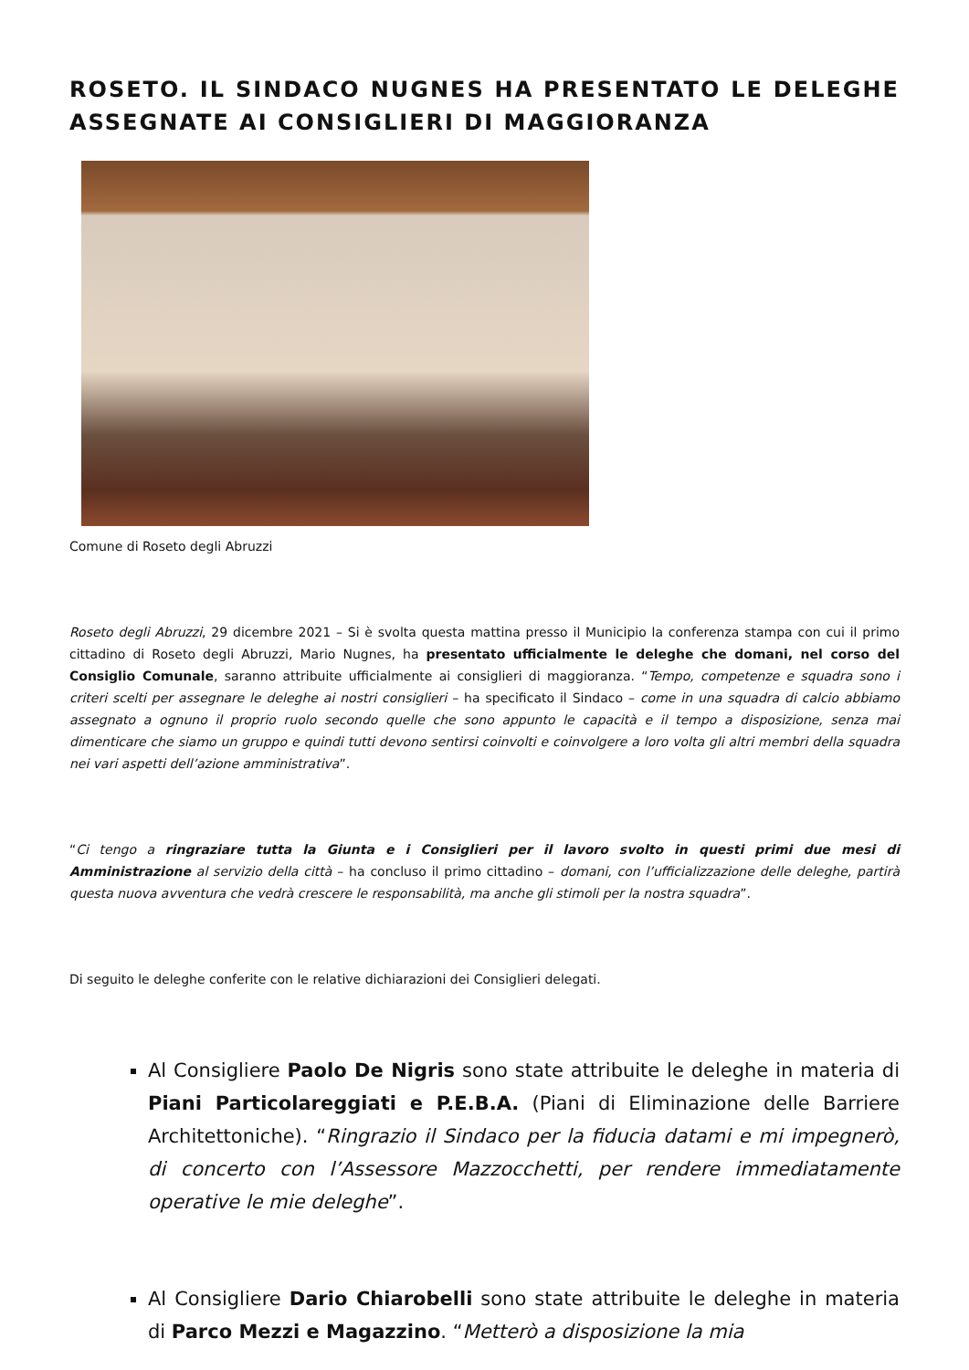ROSETO. IL SINDACO NUGNES HA PRESENTATO LE DELEGHE ASSEGNATE AI CONSIGLIERI DI MAGGIORANZA
Comune di Roseto degli Abruzzi
Roseto degli Abruzzi, 29 dicembre 2021 – Si è svolta questa mattina presso il Municipio la conferenza stampa con cui il primo cittadino di Roseto degli Abruzzi, Mario Nugnes, ha presentato ufficialmente le deleghe che domani, nel corso del Consiglio Comunale, saranno attribuite ufficialmente ai consiglieri di maggioranza. “Tempo, competenze e squadra sono i criteri scelti per assegnare le deleghe ai nostri consiglieri – ha specificato il Sindaco – come in una squadra di calcio abbiamo assegnato a ognuno il proprio ruolo secondo quelle che sono appunto le capacità e il tempo a disposizione, senza mai dimenticare che siamo un gruppo e quindi tutti devono sentirsi coinvolti e coinvolgere a loro volta gli altri membri della squadra nei vari aspetti dell’azione amministrativa”.
“Ci tengo a ringraziare tutta la Giunta e i Consiglieri per il lavoro svolto in questi primi due mesi di Amministrazione al servizio della città – ha concluso il primo cittadino – domani, con l’ufficializzazione delle deleghe, partirà questa nuova avventura che vedrà crescere le responsabilità, ma anche gli stimoli per la nostra squadra”.
Di seguito le deleghe conferite con le relative dichiarazioni dei Consiglieri delegati.
Al Consigliere Paolo De Nigris sono state attribuite le deleghe in materia di Piani Particolareggiati e P.E.B.A. (Piani di Eliminazione delle Barriere Architettoniche). “Ringrazio il Sindaco per la fiducia datami e mi impegnerò, di concerto con l’Assessore Mazzocchetti, per rendere immediatamente operative le mie deleghe”.
Al Consigliere Dario Chiarobelli sono state attribuite le deleghe in materia di Parco Mezzi e Magazzino. “Metterò a disposizione la mia